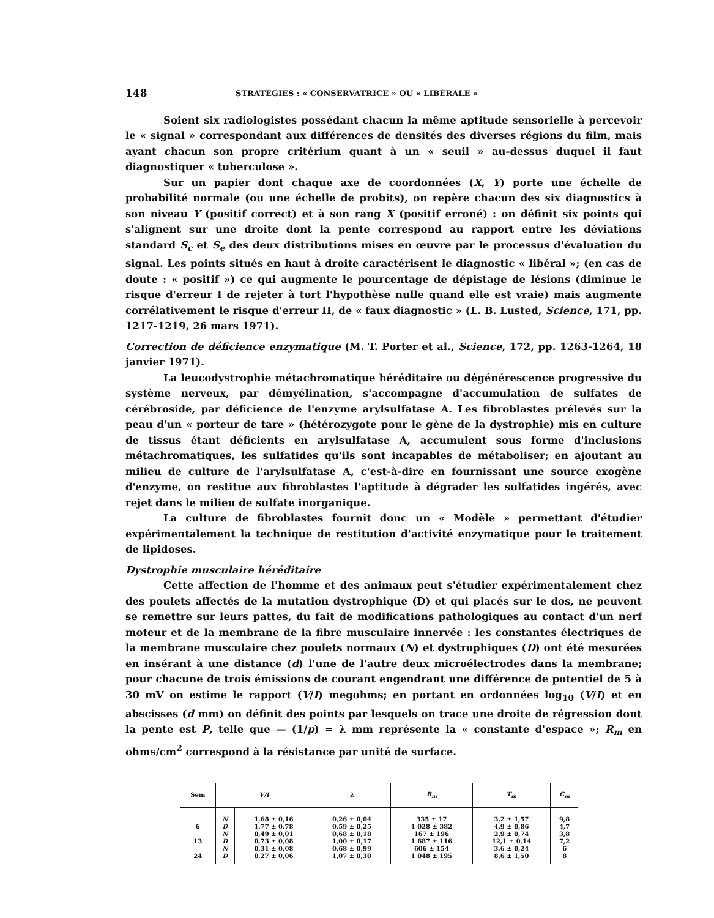148 STRATÉGIES : « CONSERVATRICE » OU « LIBÉRALE »
Soient six radiologistes possédant chacun la même aptitude sensorielle à percevoir le « signal » correspondant aux différences de densités des diverses régions du film, mais ayant chacun son propre critérium quant à un « seuil » au-dessus duquel il faut diagnostiquer « tuberculose ».
Sur un papier dont chaque axe de coordonnées (X, Y) porte une échelle de probabilité normale (ou une échelle de probits), on repère chacun des six diagnostics à son niveau Y (positif correct) et à son rang X (positif erroné) : on définit six points qui s'alignent sur une droite dont la pente correspond au rapport entre les déviations standard S<sub>c</sub> et S<sub>e</sub> des deux distributions mises en œuvre par le processus d'évaluation du signal. Les points situés en haut à droite caractérisent le diagnostic « libéral »; (en cas de doute : « positif ») ce qui augmente le pourcentage de dépistage de lésions (diminue le risque d'erreur I de rejeter à tort l'hypothèse nulle quand elle est vraie) mais augmente corrélativement le risque d'erreur II, de « faux diagnostic » (L. B. Lusted, Science, 171, pp. 1217-1219, 26 mars 1971).
Correction de déficience enzymatique (M. T. Porter et al., Science, 172, pp. 1263-1264, 18 janvier 1971).
La leucodystrophie métachromatique héréditaire ou dégénérescence progressive du système nerveux, par démyélination, s'accompagne d'accumulation de sulfates de cérébroside, par déficience de l'enzyme arylsulfatase A. Les fibroblastes prélevés sur la peau d'un « porteur de tare » (hétérozygote pour le gène de la dystrophie) mis en culture de tissus étant déficients en arylsulfatase A, accumulent sous forme d'inclusions métachromatiques, les sulfatides qu'ils sont incapables de métaboliser; en ajoutant au milieu de culture de l'arylsulfatase A, c'est-à-dire en fournissant une source exogène d'enzyme, on restitue aux fibroblastes l'aptitude à dégrader les sulfatides ingérés, avec rejet dans le milieu de sulfate inorganique.
La culture de fibroblastes fournit donc un « Modèle » permettant d'étudier expérimentalement la technique de restitution d'activité enzymatique pour le traitement de lipidoses.
Dystrophie musculaire héréditaire
Cette affection de l'homme et des animaux peut s'étudier expérimentalement chez des poulets affectés de la mutation dystrophique (D) et qui placés sur le dos, ne peuvent se remettre sur leurs pattes, du fait de modifications pathologiques au contact d'un nerf moteur et de la membrane de la fibre musculaire innervée : les constantes électriques de la membrane musculaire chez poulets normaux (N) et dystrophiques (D) ont été mesurées en insérant à une distance (d) l'une de l'autre deux microélectrodes dans la membrane; pour chacune de trois émissions de courant engendrant une différence de potentiel de 5 à 30 mV on estime le rapport (V/I) megohms; en portant en ordonnées log<sub>10</sub> (V/I) et en abscisses (d mm) on définit des points par lesquels on trace une droite de régression dont la pente est P, telle que — (1/p) = λ mm représente la « constante d'espace »; R<sub>m</sub> en ohms/cm<sup>2</sup> correspond à la résistance par unité de surface.
| Sem | V/I | | λ | R<sub>m</sub> | T<sub>m</sub> | C<sub>m</sub> |
| --- | --- | --- | --- | --- | --- | --- |
| | N | 1,68 ± 0,16 | 0,26 ± 0,04 | 335 ± 17 | 3,2 ± 1,57 | 9,8 |
| 6 | D | 1,77 ± 0,78 | 0,59 ± 0,25 | 1 028 ± 382 | 4,9 ± 0,86 | 4,7 |
| | N | 0,49 ± 0,01 | 0,68 ± 0,18 | 167 ± 196 | 2,9 ± 0,74 | 3,8 |
| 13 | D | 0,73 ± 0,08 | 1,00 ± 0,17 | 1 687 ± 116 | 12,1 ± 0,14 | 7,2 |
| | N | 0,31 ± 0,08 | 0,68 ± 0,99 | 606 ± 154 | 3,6 ± 0,24 | 6 |
| 24 | D | 0,27 ± 0,06 | 1,07 ± 0,30 | 1 048 ± 195 | 8,6 ± 1,50 | 8 |